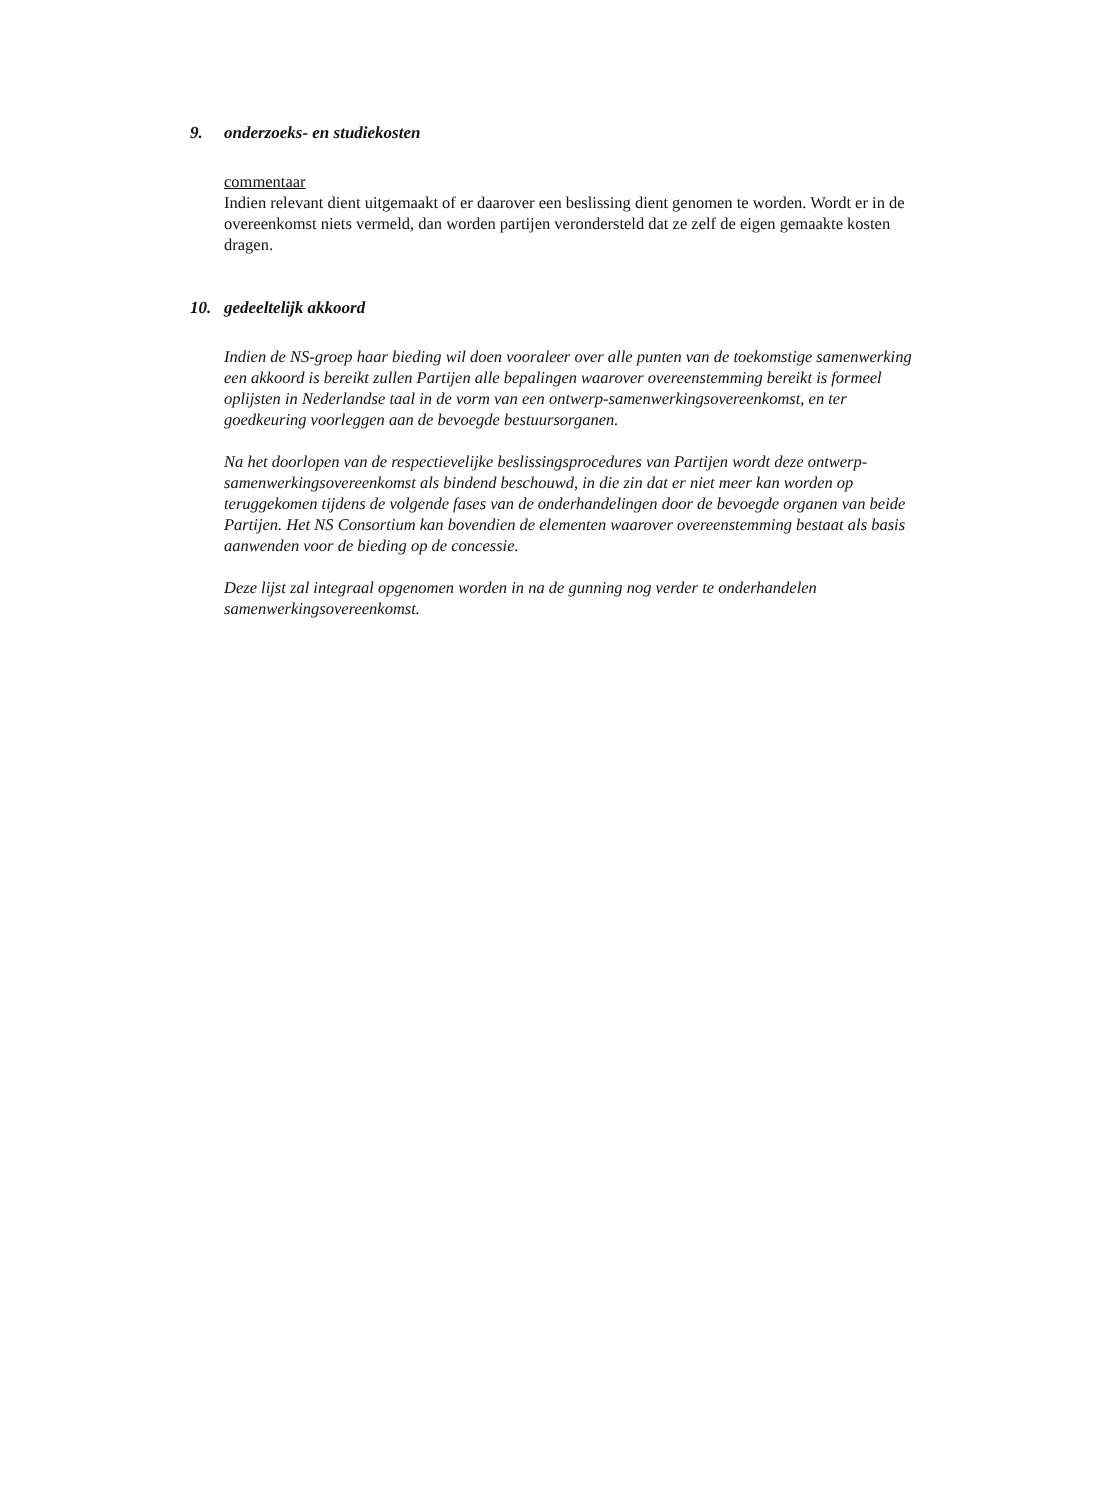9. onderzoeks- en studiekosten
commentaar
Indien relevant dient uitgemaakt of er daarover een beslissing dient genomen te worden. Wordt er in de overeenkomst niets vermeld, dan worden partijen verondersteld dat ze zelf de eigen gemaakte kosten dragen.
10. gedeeltelijk akkoord
Indien de NS-groep haar bieding wil doen vooraleer over alle punten van de toekomstige samenwerking een akkoord is bereikt zullen Partijen alle bepalingen waarover overeenstemming bereikt is formeel oplijsten in Nederlandse taal in de vorm van een ontwerp-samenwerkingsovereenkomst, en ter goedkeuring voorleggen aan de bevoegde bestuursorganen.
Na het doorlopen van de respectievelijke beslissingsprocedures van Partijen wordt deze ontwerp-samenwerkingsovereenkomst als bindend beschouwd, in die zin dat er niet meer kan worden op teruggekomen tijdens de volgende fases van de onderhandelingen door de bevoegde organen van beide Partijen. Het NS Consortium kan bovendien de elementen waarover overeenstemming bestaat als basis aanwenden voor de bieding op de concessie.
Deze lijst zal integraal opgenomen worden in na de gunning nog verder te onderhandelen samenwerkingsovereenkomst.